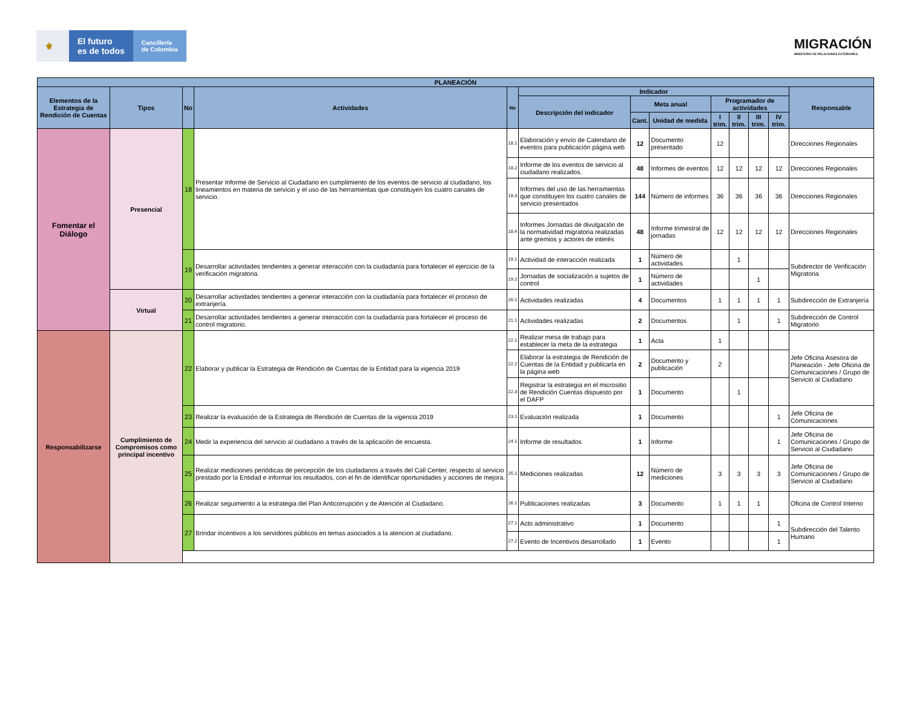⚜ El futuro
es de todos
Cancillería
de Colombia
MIGRACIÓN
MINISTERIO DE RELACIONES EXTERIORES
| PLANEACIÓN | | | | | | | | | | | | |
| --- | --- | --- | --- | --- | --- | --- | --- | --- | --- | --- | --- | --- |
| Elementos de la Estrategia de Rendición de Cuentas | Tipos | No | Actividades | No | Indicador | | | | | | | Responsable |
| | | | | | Descripción del indicador | Meta anual | | Programador de actividades | | | | |
| | | | | | | Cant. | Unidad de medida | I trim. | II trim. | III trim. | IV trim. | |
| Fomentar el Diálogo | Presencial | 18 | Presentar Informe de Servicio al Ciudadano en cumplimiento de los eventos de servicio al ciudadano, los lineamientos en materia de servicio y el uso de las herramientas que constituyen los cuatro canales de servicio. | 18.1 | Elaboración y envío de Calendario de eventos para publicación página web | 12 | Documento presentado | 12 | | | | Direcciones Regionales |
| | | | | 18.2 | Informe de los eventos de servicio al ciudadano realizados. | 48 | Informes de eventos | 12 | 12 | 12 | 12 | Direcciones Regionales |
| | | | | 18.3 | Informes del uso de las herramientas que constituyen los cuatro canales de servicio presentados | 144 | Número de informes | 36 | 36 | 36 | 36 | Direcciones Regionales |
| | | | | 18.4 | Informes Jornadas de divulgación de la normatividad migratoria realizadas ante gremios y actores de interés | 48 | Informe trimestral de jornadas | 12 | 12 | 12 | 12 | Direcciones Regionales |
| | | 19 | Desarrollar actividades tendientes a generar interacción con la ciudadanía para fortalecer el ejercicio de la verificación migratoria. | 19.1 | Actividad de interacción realizada | 1 | Número de actividades | | 1 | | | Subdirector de Verificación Migratoria |
| | | | | 19.2 | Jornadas de socialización a sujetos de control | 1 | Número de actividades | | | 1 | | |
| | Virtual | 20 | Desarrollar actividades tendientes a generar interacción con la ciudadanía para fortalecer el proceso de extranjería. | 20.1 | Actividades realizadas | 4 | Documentos | 1 | 1 | 1 | 1 | Subdirección de Extranjería |
| | | 21 | Desarrollar actividades tendientes a generar interacción con la ciudadanía para fortalecer el proceso de control migratorio. | 21.1 | Actividades realizadas | 2 | Documentos | | 1 | | 1 | Subdirección de Control Migratorio |
| Responsabilizarse | Cumplimiento de Compromisos como principal incentivo | 22 | Elaborar y publicar la Estrategia de Rendición de Cuentas de la Entidad para la vigencia 2019 | 22.1 | Realizar mesa de trabajo para establecer la meta de la estrategia | 1 | Acta | 1 | | | | Jefe Oficina Asesora de Planeación - Jefe Oficina de Comunicaciones / Grupo de Servicio al Ciudadano |
| | | | | 22.2 | Elaborar la estrategia de Rendición de Cuentas de la Entidad y publicarla en la página web | 2 | Documento y publicación | 2 | | | | |
| | | | | 22.3 | Registrar la estrategia en el micrositio de Rendición Cuentas dispuesto por el DAFP | 1 | Documento | | 1 | | | |
| | | 23 | Realizar la evaluación de la Estrategia de Rendición de Cuentas de la vigencia 2019 | 23.1 | Evaluación realizada | 1 | Documento | | | | 1 | Jefe Oficina de Comunicaciones |
| | | 24 | Medir la experiencia del servicio al ciudadano a través de la aplicación de encuesta. | 24.1 | Informe de resultados | 1 | Informe | | | | 1 | Jefe Oficina de Comunicaciones / Grupo de Servicio al Ciudadano |
| | | 25 | Realizar mediciones periódicas de percepción de los ciudadanos a través del Call Center, respecto al servicio prestado por la Entidad e informar los resultados, con el fin de identificar oportunidades y acciones de mejora. | 25.1 | Mediciones realizadas | 12 | Número de mediciones | 3 | 3 | 3 | 3 | Jefe Oficina de Comunicaciones / Grupo de Servicio al Ciudadano |
| | | 26 | Realizar seguimiento a la estrategia del Plan Anticorrupción y de Atención al Ciudadano. | 26.1 | Publicaciones realizadas | 3 | Documento | 1 | 1 | 1 | | Oficina de Control Interno |
| | | 27 | Brindar incentivos a los servidores públicos en temas asociados a la atencion al ciudadano. | 27.1 | Acto administrativo | 1 | Documento | | | | 1 | Subdirección del Talento Humano |
| | | | | 27.2 | Evento de Incentivos desarrollado | 1 | Evento | | | | 1 | |